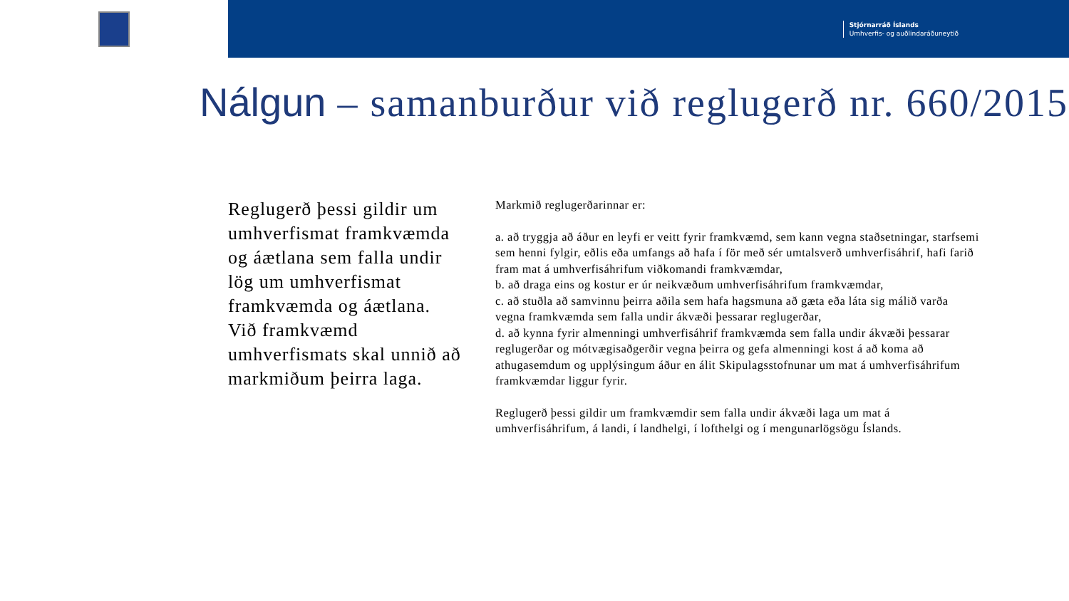Stjórnarráð Íslands
Umhverfis- og auðlindaráðuneytið
Nálgun – samanburður við reglugerð nr. 660/2015
Reglugerð þessi gildir um umhverfismat framkvæmda og áætlana sem falla undir lög um umhverfismat framkvæmda og áætlana. Við framkvæmd umhverfismats skal unnið að markmiðum þeirra laga.
Markmið reglugerðarinnar er:
a. að tryggja að áður en leyfi er veitt fyrir framkvæmd, sem kann vegna staðsetningar, starfsemi sem henni fylgir, eðlis eða umfangs að hafa í för með sér umtalsverð umhverfisáhrif, hafi farið fram mat á umhverfisáhrifum viðkomandi framkvæmdar,
b. að draga eins og kostur er úr neikvæðum umhverfisáhrifum framkvæmdar,
c. að stuðla að samvinnu þeirra aðila sem hafa hagsmuna að gæta eða láta sig málið varða vegna framkvæmda sem falla undir ákvæði þessarar reglugerðar,
d. að kynna fyrir almenningi umhverfisáhrif framkvæmda sem falla undir ákvæði þessarar reglugerðar og mótvægisaðgerðir vegna þeirra og gefa almenningi kost á að koma að athugasemdum og upplýsingum áður en álit Skipulagsstofnunar um mat á umhverfisáhrifum framkvæmdar liggur fyrir.
Reglugerð þessi gildir um framkvæmdir sem falla undir ákvæði laga um mat á umhverfisáhrifum, á landi, í landhelgi, í lofthelgi og í mengunarlögsögu Íslands.